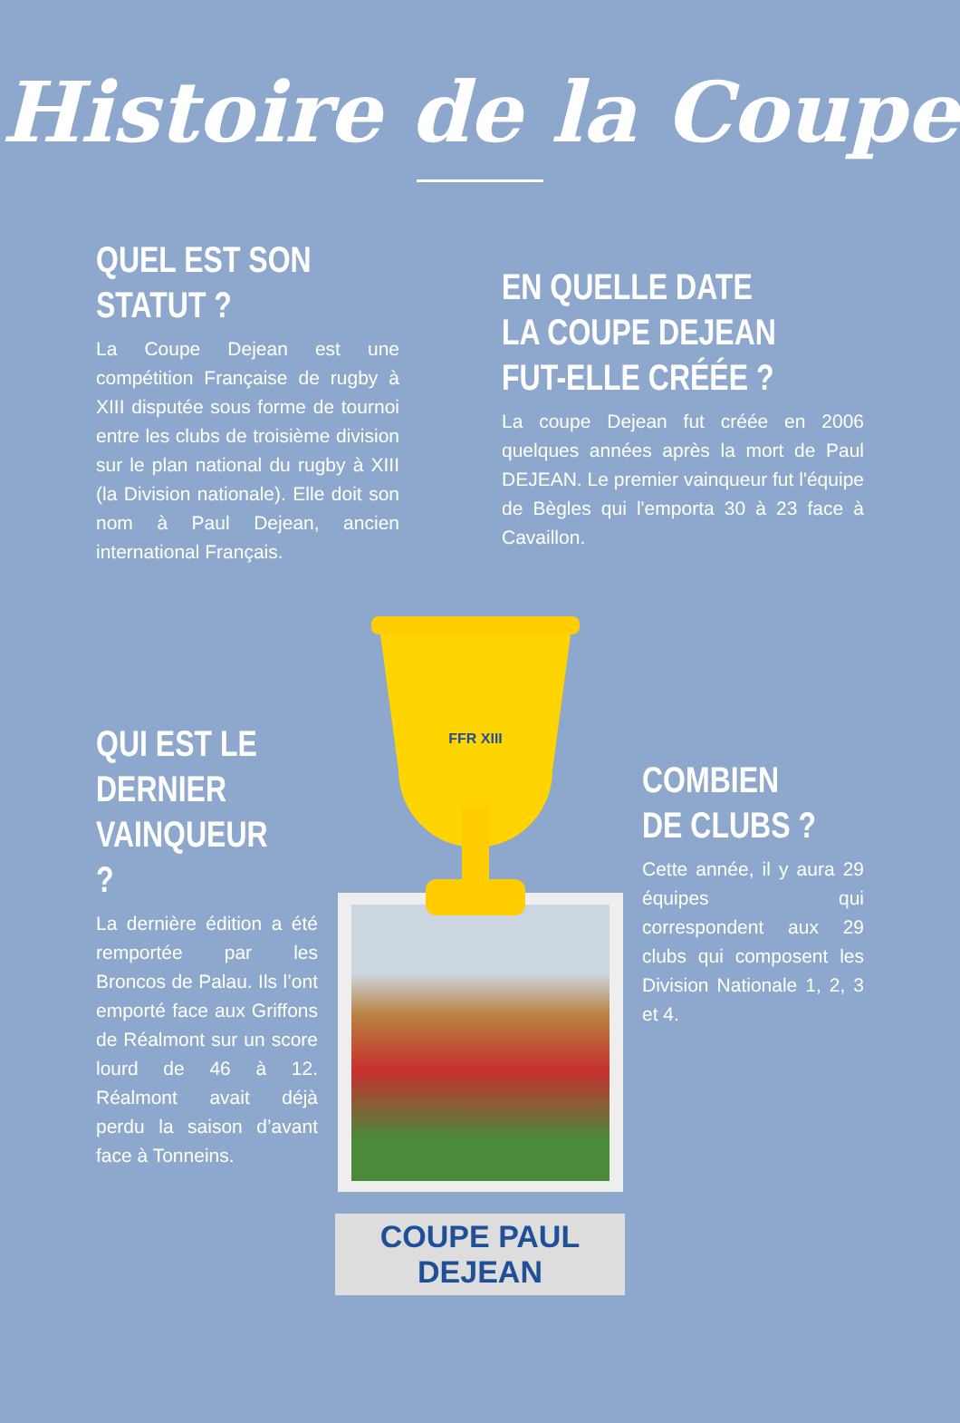Histoire de la Coupe
QUEL EST SON STATUT ?
La Coupe Dejean est une compétition Française de rugby à XIII disputée sous forme de tournoi entre les clubs de troisième division sur le plan national du rugby à XIII (la Division nationale). Elle doit son nom à Paul Dejean, ancien international Français.
EN QUELLE DATE LA COUPE DEJEAN FUT-ELLE CRÉÉE ?
La coupe Dejean fut créée en 2006 quelques années après la mort de Paul DEJEAN. Le premier vainqueur fut l'équipe de Bègles qui l'emporta 30 à 23 face à Cavaillon.
FFR XIII
QUI EST LE DERNIER VAINQUEUR ?
La dernière édition a été remportée par les Broncos de Palau. Ils l’ont emporté face aux Griffons de Réalmont sur un score lourd de 46 à 12. Réalmont avait déjà perdu la saison d’avant face à Tonneins.
COUPE PAUL DEJEAN
COMBIEN DE CLUBS ?
Cette année, il y aura 29 équipes qui correspondent aux 29 clubs qui composent les Division Nationale 1, 2, 3 et 4.